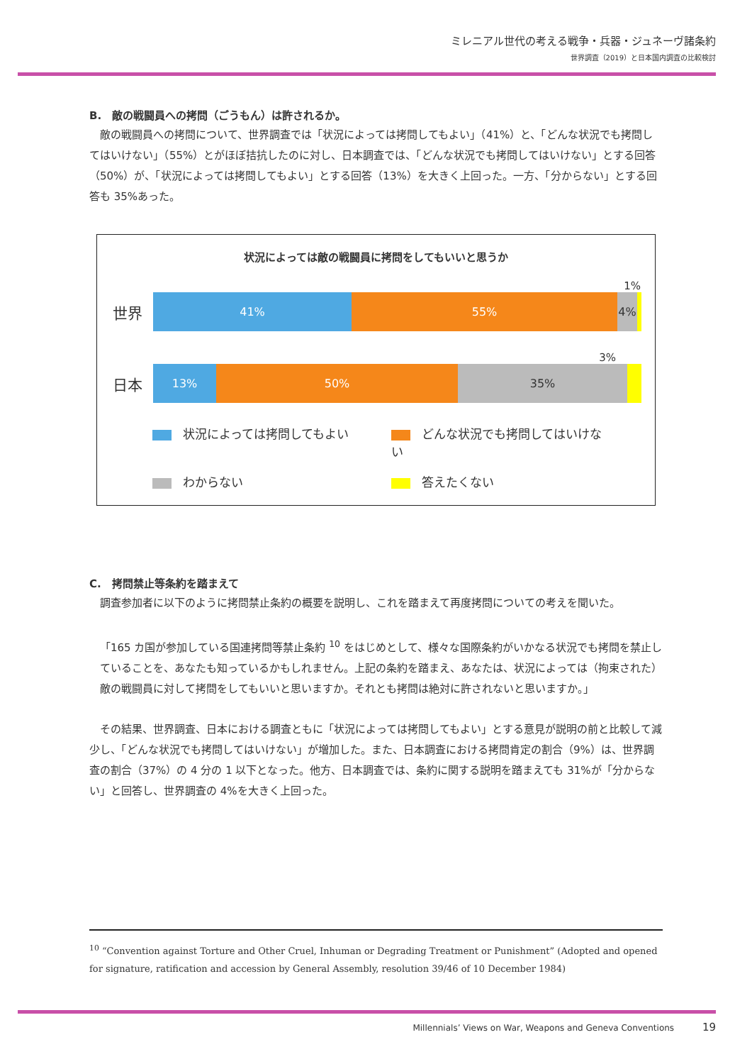ミレニアル世代の考える戦争・兵器・ジュネーヴ諸条約
世界調査（2019）と日本国内調査の比較検討
B.　敵の戦闘員への拷問（ごうもん）は許されるか。
敵の戦闘員への拷問について、世界調査では「状況によっては拷問してもよい」（41%）と、「どんな状況でも拷問してはいけない」（55%）とがほぼ拮抗したのに対し、日本調査では、「どんな状況でも拷問してはいけない」とする回答（50%）が、「状況によっては拷問してもよい」とする回答（13%）を大きく上回った。一方、「分からない」とする回答も 35%あった。
状況によっては敵の戦闘員に拷問をしてもいいと思うか
1%
世界
41% 55% 4%
3%
日本
13% 50% 35%
状況によっては拷問してもよい どんな状況でも拷問してはいけない わからない 答えたくない
C.　拷問禁止等条約を踏まえて
調査参加者に以下のように拷問禁止条約の概要を説明し、これを踏まえて再度拷問についての考えを聞いた。
「165 カ国が参加している国連拷問等禁止条約 <sup>10</sup> をはじめとして、様々な国際条約がいかなる状況でも拷問を禁止していることを、あなたも知っているかもしれません。上記の条約を踏まえ、あなたは、状況によっては（拘束された）敵の戦闘員に対して拷問をしてもいいと思いますか。それとも拷問は絶対に許されないと思いますか。」
その結果、世界調査、日本における調査ともに「状況によっては拷問してもよい」とする意見が説明の前と比較して減少し、「どんな状況でも拷問してはいけない」が増加した。また、日本調査における拷問肯定の割合（9%）は、世界調査の割合（37%）の 4 分の 1 以下となった。他方、日本調査では、条約に関する説明を踏まえても 31%が「分からない」と回答し、世界調査の 4%を大きく上回った。
<sup>10</sup> “Convention against Torture and Other Cruel, Inhuman or Degrading Treatment or Punishment” (Adopted and opened for signature, ratification and accession by General Assembly, resolution 39/46 of 10 December 1984)
Millennials’ Views on War, Weapons and Geneva Conventions 19